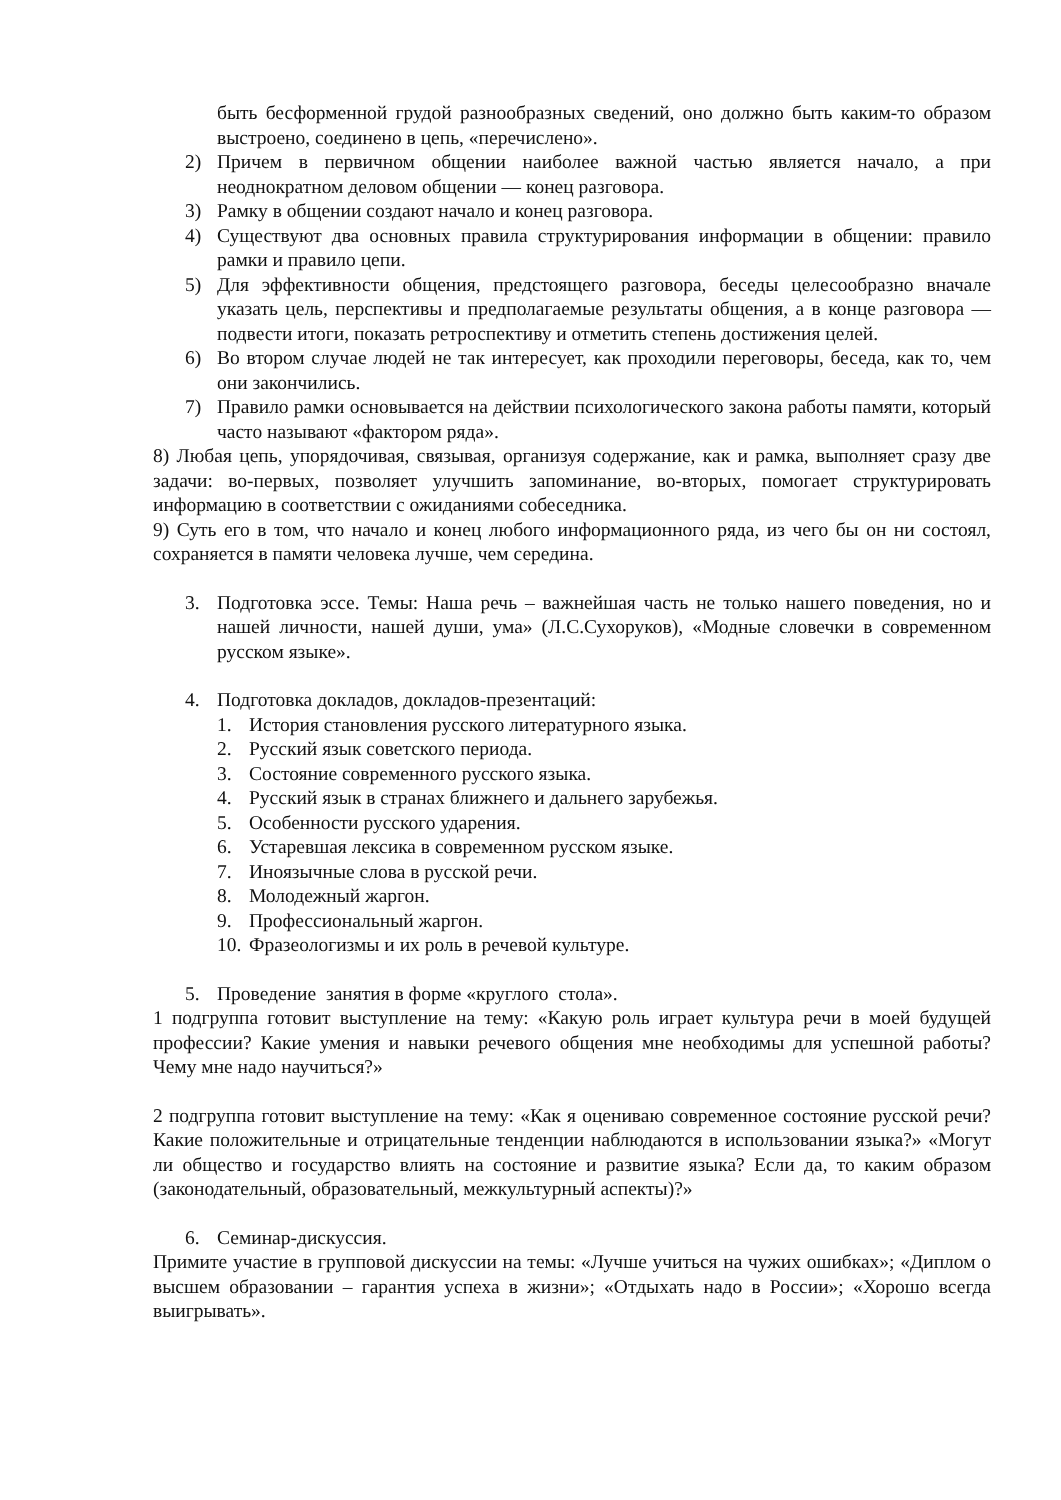быть бесформенной грудой разнообразных сведений, оно должно быть каким-то образом выстроено, соединено в цепь, «перечислено».
2) Причем в первичном общении наиболее важной частью является начало, а при неоднократном деловом общении — конец разговора.
3) Рамку в общении создают начало и конец разговора.
4) Существуют два основных правила структурирования информации в общении: правило рамки и правило цепи.
5) Для эффективности общения, предстоящего разговора, беседы целесообразно вначале указать цель, перспективы и предполагаемые результаты общения, а в конце разговора — подвести итоги, показать ретроспективу и отметить степень достижения целей.
6) Во втором случае людей не так интересует, как проходили переговоры, беседа, как то, чем они закончились.
7) Правило рамки основывается на действии психологического закона работы памяти, который часто называют «фактором ряда».
8) Любая цепь, упорядочивая, связывая, организуя содержание, как и рамка, выполняет сразу две задачи: во-первых, позволяет улучшить запоминание, во-вторых, помогает структурировать информацию в соответствии с ожиданиями собеседника.
9) Суть его в том, что начало и конец любого информационного ряда, из чего бы он ни состоял, сохраняется в памяти человека лучше, чем середина.
3. Подготовка эссе. Темы: Наша речь – важнейшая часть не только нашего поведения, но и нашей личности, нашей души, ума» (Л.С.Сухоруков), «Модные словечки в современном русском языке».
4. Подготовка докладов, докладов-презентаций:
1. История становления русского литературного языка.
2. Русский язык советского периода.
3. Состояние современного русского языка.
4. Русский язык в странах ближнего и дальнего зарубежья.
5. Особенности русского ударения.
6. Устаревшая лексика в современном русском языке.
7. Иноязычные слова в русской речи.
8. Молодежный жаргон.
9. Профессиональный жаргон.
10.
Фразеологизмы и их роль в речевой культуре.
5. Проведение занятия в форме «круглого стола».
1 подгруппа готовит выступление на тему: «Какую роль играет культура речи в моей будущей профессии? Какие умения и навыки речевого общения мне необходимы для успешной работы? Чему мне надо научиться?»
2 подгруппа готовит выступление на тему: «Как я оцениваю современное состояние русской речи? Какие положительные и отрицательные тенденции наблюдаются в использовании языка?» «Могут ли общество и государство влиять на состояние и развитие языка? Если да, то каким образом (законодательный, образовательный, межкультурный аспекты)?»
6. Семинар-дискуссия.
Примите участие в групповой дискуссии на темы: «Лучше учиться на чужих ошибках»; «Диплом о высшем образовании – гарантия успеха в жизни»; «Отдыхать надо в России»; «Хорошо всегда выигрывать».